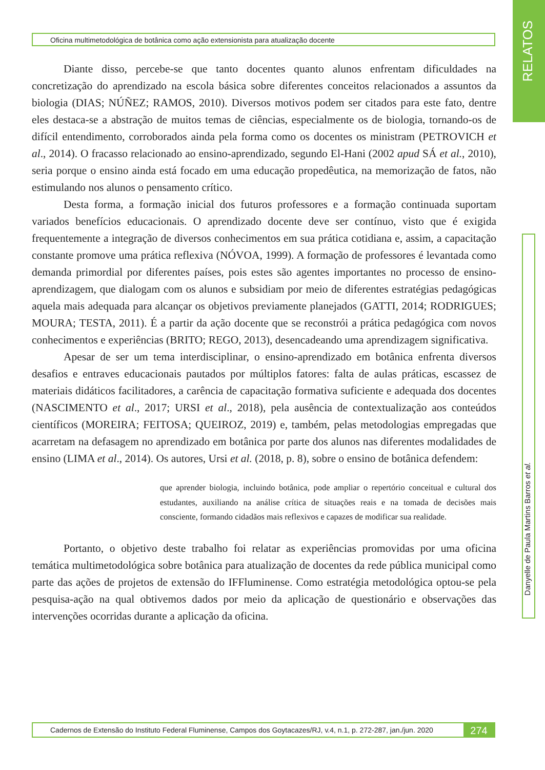RELATOS
Oficina multimetodológica de botânica como ação extensionista para atualização docente
Danyelle de Paula Martins Barros et al.
Diante disso, percebe-se que tanto docentes quanto alunos enfrentam dificuldades na concretização do aprendizado na escola básica sobre diferentes conceitos relacionados a assuntos da biologia (DIAS; NÚÑEZ; RAMOS, 2010). Diversos motivos podem ser citados para este fato, dentre eles destaca-se a abstração de muitos temas de ciências, especialmente os de biologia, tornando-os de difícil entendimento, corroborados ainda pela forma como os docentes os ministram (PETROVICH et al., 2014). O fracasso relacionado ao ensino-aprendizado, segundo El-Hani (2002 apud SÁ et al., 2010), seria porque o ensino ainda está focado em uma educação propedêutica, na memorização de fatos, não estimulando nos alunos o pensamento crítico.
Desta forma, a formação inicial dos futuros professores e a formação continuada suportam variados benefícios educacionais. O aprendizado docente deve ser contínuo, visto que é exigida frequentemente a integração de diversos conhecimentos em sua prática cotidiana e, assim, a capacitação constante promove uma prática reflexiva (NÓVOA, 1999). A formação de professores é levantada como demanda primordial por diferentes países, pois estes são agentes importantes no processo de ensino-aprendizagem, que dialogam com os alunos e subsidiam por meio de diferentes estratégias pedagógicas aquela mais adequada para alcançar os objetivos previamente planejados (GATTI, 2014; RODRIGUES; MOURA; TESTA, 2011). É a partir da ação docente que se reconstrói a prática pedagógica com novos conhecimentos e experiências (BRITO; REGO, 2013), desencadeando uma aprendizagem significativa.
Apesar de ser um tema interdisciplinar, o ensino-aprendizado em botânica enfrenta diversos desafios e entraves educacionais pautados por múltiplos fatores: falta de aulas práticas, escassez de materiais didáticos facilitadores, a carência de capacitação formativa suficiente e adequada dos docentes (NASCIMENTO et al., 2017; URSI et al., 2018), pela ausência de contextualização aos conteúdos científicos (MOREIRA; FEITOSA; QUEIROZ, 2019) e, também, pelas metodologias empregadas que acarretam na defasagem no aprendizado em botânica por parte dos alunos nas diferentes modalidades de ensino (LIMA et al., 2014). Os autores, Ursi et al. (2018, p. 8), sobre o ensino de botânica defendem:
que aprender biologia, incluindo botânica, pode ampliar o repertório conceitual e cultural dos estudantes, auxiliando na análise crítica de situações reais e na tomada de decisões mais consciente, formando cidadãos mais reflexivos e capazes de modificar sua realidade.
Portanto, o objetivo deste trabalho foi relatar as experiências promovidas por uma oficina temática multimetodológica sobre botânica para atualização de docentes da rede pública municipal como parte das ações de projetos de extensão do IFFluminense. Como estratégia metodológica optou-se pela pesquisa-ação na qual obtivemos dados por meio da aplicação de questionário e observações das intervenções ocorridas durante a aplicação da oficina.
Cadernos de Extensão do Instituto Federal Fluminense, Campos dos Goytacazes/RJ, v.4, n.1, p. 272-287, jan./jun. 2020
274